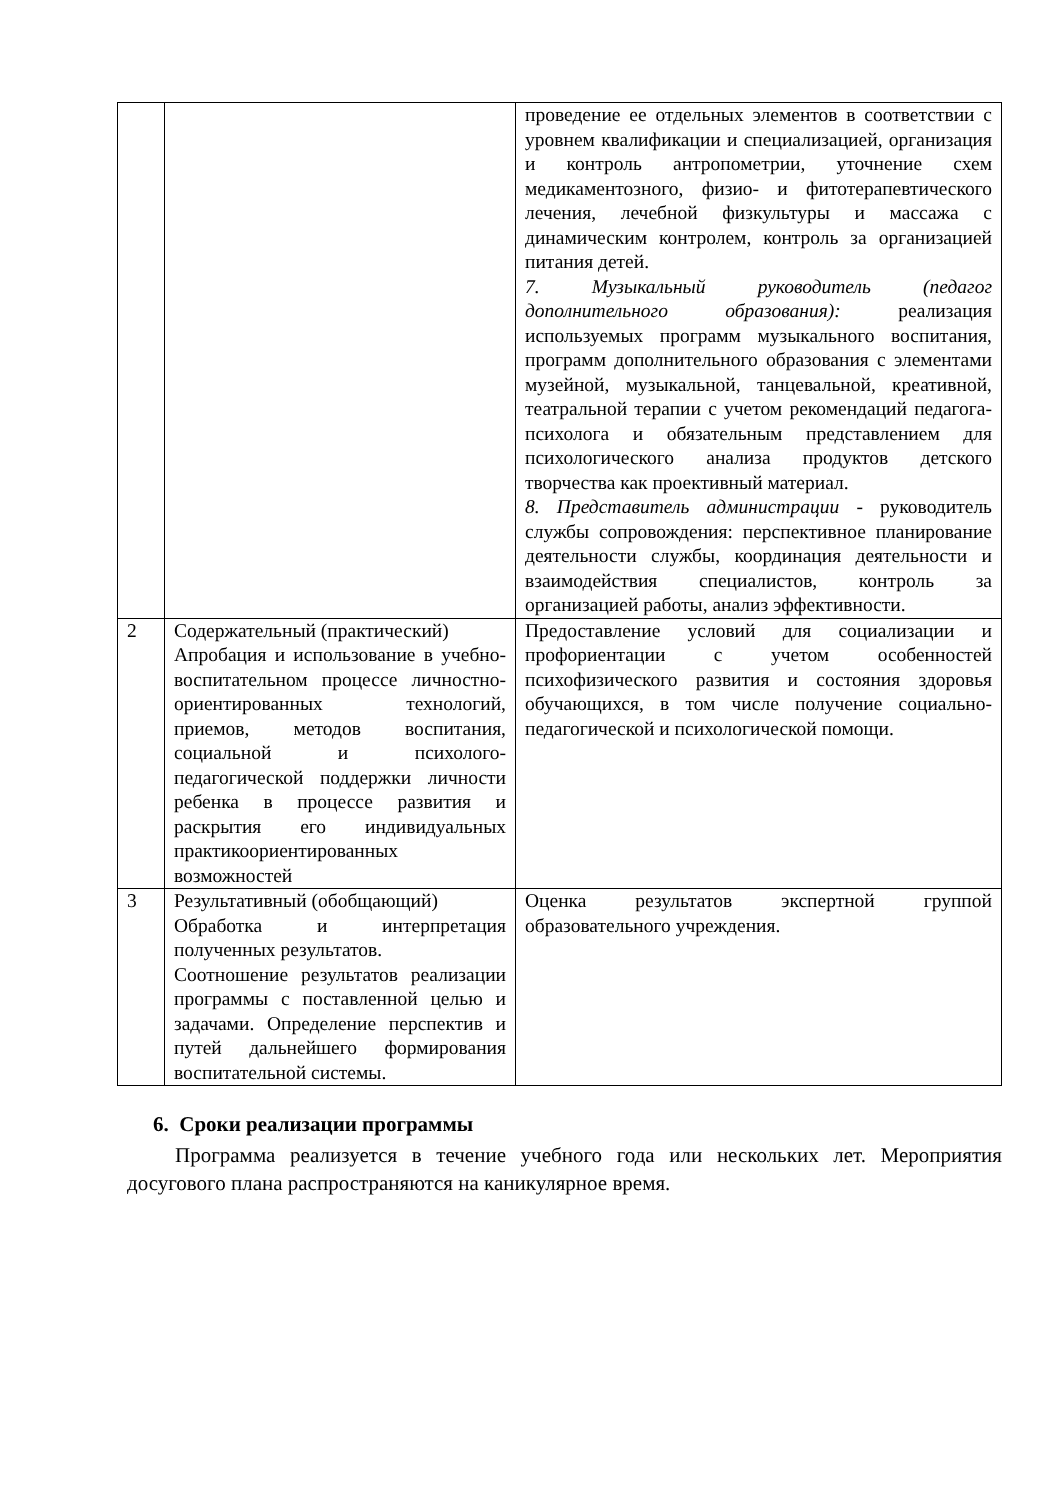| | | проведение ее отдельных элементов в соответствии с уровнем квалификации и специализацией, организация и контроль антропометрии, уточнение схем медикаментозного, физио- и фитотерапевтического лечения, лечебной физкультуры и массажа с динамическим контролем, контроль за организацией питания детей. 7. Музыкальный руководитель (педагог дополнительного образования): реализация используемых программ музыкального воспитания, программ дополнительного образования с элементами музейной, музыкальной, танцевальной, креативной, театральной терапии с учетом рекомендаций педагога-психолога и обязательным представлением для психологического анализа продуктов детского творчества как проективный материал. 8. Представитель администрации - руководитель службы сопровождения: перспективное планирование деятельности службы, координация деятельности и взаимодействия специалистов, контроль за организацией работы, анализ эффективности. |
| 2 | Содержательный (практический) Апробация и использование в учебно-воспитательном процессе личностно-ориентированных технологий, приемов, методов воспитания, социальной и психолого-педагогической поддержки личности ребенка в процессе развития и раскрытия его индивидуальных практикоориентированных возможностей | Предоставление условий для социализации и профориентации с учетом особенностей психофизического развития и состояния здоровья обучающихся, в том числе получение социально-педагогической и психологической помощи. |
| 3 | Результативный (обобщающий) Обработка и интерпретация полученных результатов. Соотношение результатов реализации программы с поставленной целью и задачами. Определение перспектив и путей дальнейшего формирования воспитательной системы. | Оценка результатов экспертной группой образовательного учреждения. |
6. Сроки реализации программы
Программа реализуется в течение учебного года или нескольких лет. Мероприятия досугового плана распространяются на каникулярное время.